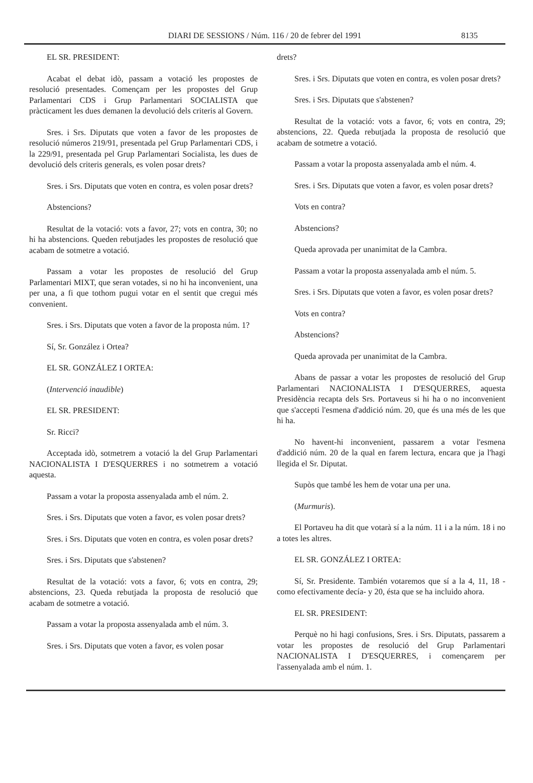DIARI DE SESSIONS / Núm. 116 / 20 de febrer del 1991 8135
EL SR. PRESIDENT:
Acabat el debat idò, passam a votació les propostes de resolució presentades. Començam per les propostes del Grup Parlamentari CDS i Grup Parlamentari SOCIALISTA que pràcticament les dues demanen la devolució dels criteris al Govern.
Sres. i Srs. Diputats que voten a favor de les propostes de resolució números 219/91, presentada pel Grup Parlamentari CDS, i la 229/91, presentada pel Grup Parlamentari Socialista, les dues de devolució dels criteris generals, es volen posar drets?
Sres. i Srs. Diputats que voten en contra, es volen posar drets?
Abstencions?
Resultat de la votació: vots a favor, 27; vots en contra, 30; no hi ha abstencions. Queden rebutjades les propostes de resolució que acabam de sotmetre a votació.
Passam a votar les propostes de resolució del Grup Parlamentari MIXT, que seran votades, si no hi ha inconvenient, una per una, a fi que tothom pugui votar en el sentit que cregui més convenient.
Sres. i Srs. Diputats que voten a favor de la proposta núm. 1?
Sí, Sr. González i Ortea?
EL SR. GONZÁLEZ I ORTEA:
(Intervenció inaudible)
EL SR. PRESIDENT:
Sr. Ricci?
Acceptada idò, sotmetrem a votació la del Grup Parlamentari NACIONALISTA I D'ESQUERRES i no sotmetrem a votació aquesta.
Passam a votar la proposta assenyalada amb el núm. 2.
Sres. i Srs. Diputats que voten a favor, es volen posar drets?
Sres. i Srs. Diputats que voten en contra, es volen posar drets?
Sres. i Srs. Diputats que s'abstenen?
Resultat de la votació: vots a favor, 6; vots en contra, 29; abstencions, 23. Queda rebutjada la proposta de resolució que acabam de sotmetre a votació.
Passam a votar la proposta assenyalada amb el núm. 3.
Sres. i Srs. Diputats que voten a favor, es volen posar
drets?
Sres. i Srs. Diputats que voten en contra, es volen posar drets?
Sres. i Srs. Diputats que s'abstenen?
Resultat de la votació: vots a favor, 6; vots en contra, 29; abstencions, 22. Queda rebutjada la proposta de resolució que acabam de sotmetre a votació.
Passam a votar la proposta assenyalada amb el núm. 4.
Sres. i Srs. Diputats que voten a favor, es volen posar drets?
Vots en contra?
Abstencions?
Queda aprovada per unanimitat de la Cambra.
Passam a votar la proposta assenyalada amb el núm. 5.
Sres. i Srs. Diputats que voten a favor, es volen posar drets?
Vots en contra?
Abstencions?
Queda aprovada per unanimitat de la Cambra.
Abans de passar a votar les propostes de resolució del Grup Parlamentari NACIONALISTA I D'ESQUERRES, aquesta Presidència recapta dels Srs. Portaveus si hi ha o no inconvenient que s'accepti l'esmena d'addició núm. 20, que és una més de les que hi ha.
No havent-hi inconvenient, passarem a votar l'esmena d'addició núm. 20 de la qual en farem lectura, encara que ja l'hagi llegida el Sr. Diputat.
Supòs que també les hem de votar una per una.
(Murmuris).
El Portaveu ha dit que votarà sí a la núm. 11 i a la núm. 18 i no a totes les altres.
EL SR. GONZÁLEZ I ORTEA:
Sí, Sr. Presidente. También votaremos que sí a la 4, 11, 18 -como efectivamente decía- y 20, ésta que se ha incluido ahora.
EL SR. PRESIDENT:
Perquè no hi hagi confusions, Sres. i Srs. Diputats, passarem a votar les propostes de resolució del Grup Parlamentari NACIONALISTA I D'ESQUERRES, i començarem per l'assenyalada amb el núm. 1.